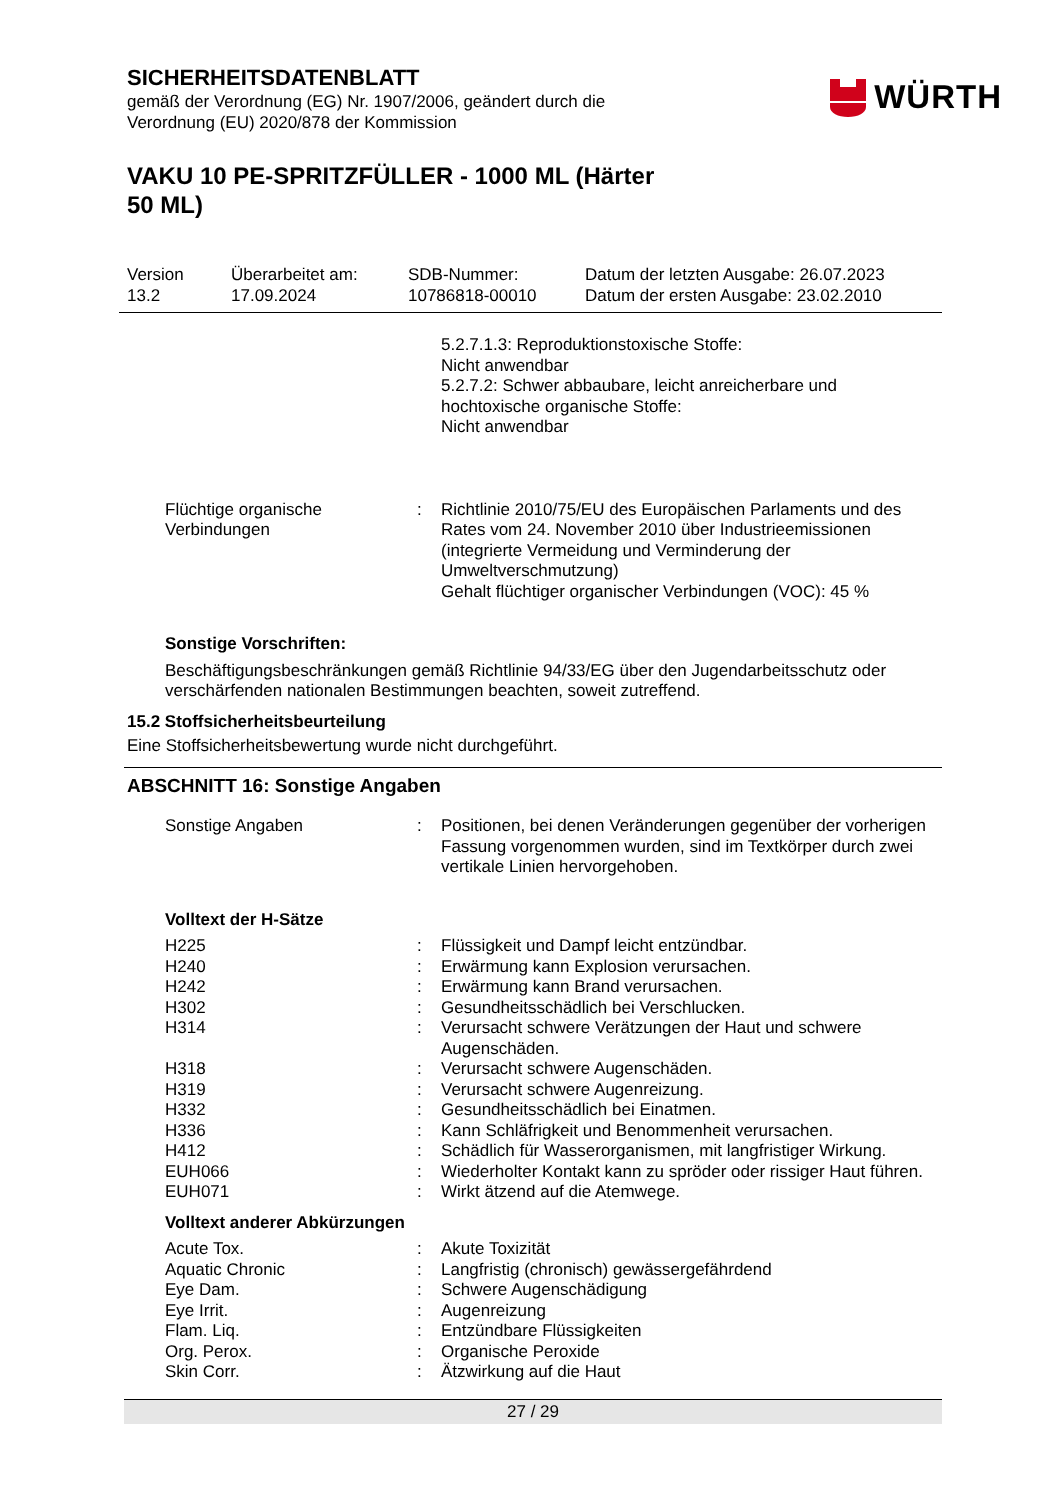SICHERHEITSDATENBLATT
gemäß der Verordnung (EG) Nr. 1907/2006, geändert durch die
Verordnung (EU) 2020/878 der Kommission
WÜRTH
VAKU 10 PE-SPRITZFÜLLER - 1000 ML (Härter
50 ML)
Version
13.2
Überarbeitet am:
17.09.2024
SDB-Nummer:
10786818-00010
Datum der letzten Ausgabe: 26.07.2023
Datum der ersten Ausgabe: 23.02.2010
5.2.7.1.3: Reproduktionstoxische Stoffe:
Nicht anwendbar
5.2.7.2: Schwer abbaubare, leicht anreicherbare und
hochtoxische organische Stoffe:
Nicht anwendbar
Flüchtige organische Verbindungen
: Richtlinie 2010/75/EU des Europäischen Parlaments und des Rates vom 24. November 2010 über Industrieemissionen (integrierte Vermeidung und Verminderung der Umweltverschmutzung)
Gehalt flüchtiger organischer Verbindungen (VOC): 45 %
Sonstige Vorschriften:
Beschäftigungsbeschränkungen gemäß Richtlinie 94/33/EG über den Jugendarbeitsschutz oder verschärfenden nationalen Bestimmungen beachten, soweit zutreffend.
15.2 Stoffsicherheitsbeurteilung
Eine Stoffsicherheitsbewertung wurde nicht durchgeführt.
ABSCHNITT 16: Sonstige Angaben
Sonstige Angaben : Positionen, bei denen Veränderungen gegenüber der vorherigen Fassung vorgenommen wurden, sind im Textkörper durch zwei vertikale Linien hervorgehoben.
Volltext der H-Sätze
H225 : Flüssigkeit und Dampf leicht entzündbar.
H240 : Erwärmung kann Explosion verursachen.
H242 : Erwärmung kann Brand verursachen.
H302 : Gesundheitsschädlich bei Verschlucken.
H314 : Verursacht schwere Verätzungen der Haut und schwere Augenschäden.
H318 : Verursacht schwere Augenschäden.
H319 : Verursacht schwere Augenreizung.
H332 : Gesundheitsschädlich bei Einatmen.
H336 : Kann Schläfrigkeit und Benommenheit verursachen.
H412 : Schädlich für Wasserorganismen, mit langfristiger Wirkung.
EUH066 : Wiederholter Kontakt kann zu spröder oder rissiger Haut führen.
EUH071 : Wirkt ätzend auf die Atemwege.
Volltext anderer Abkürzungen
Acute Tox. : Akute Toxizität
Aquatic Chronic : Langfristig (chronisch) gewässergefährdend
Eye Dam. : Schwere Augenschädigung
Eye Irrit. : Augenreizung
Flam. Liq. : Entzündbare Flüssigkeiten
Org. Perox. : Organische Peroxide
Skin Corr. : Ätzwirkung auf die Haut
27 / 29